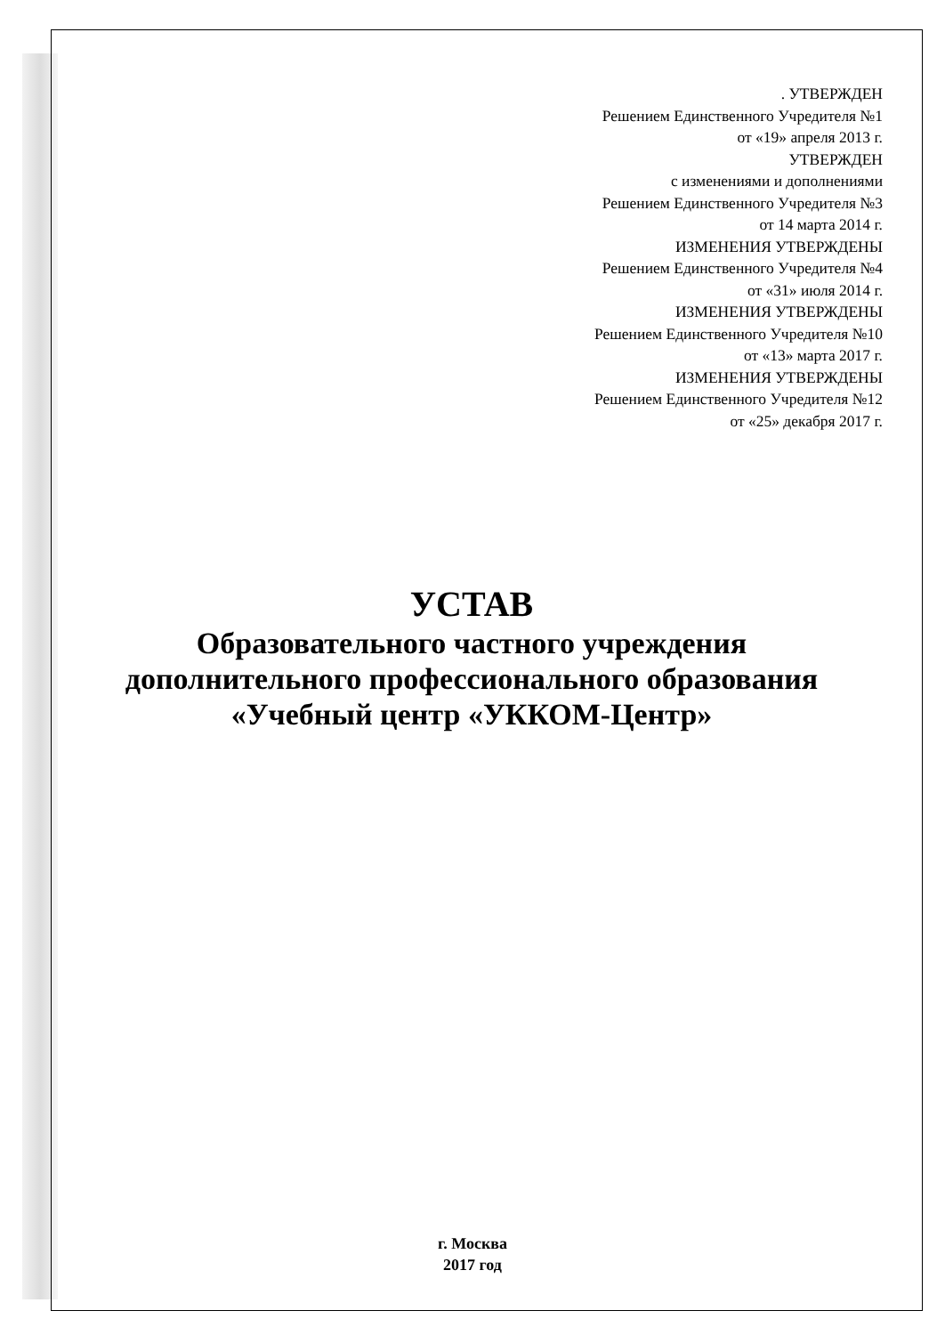. УТВЕРЖДЕН
Решением Единственного Учредителя №1
от «19» апреля 2013 г.
УТВЕРЖДЕН
с изменениями и дополнениями
Решением Единственного Учредителя №3
от 14 марта 2014 г.
ИЗМЕНЕНИЯ УТВЕРЖДЕНЫ
Решением Единственного Учредителя №4
от «31» июля 2014 г.
ИЗМЕНЕНИЯ УТВЕРЖДЕНЫ
Решением Единственного Учредителя №10
от «13» марта 2017 г.
ИЗМЕНЕНИЯ УТВЕРЖДЕНЫ
Решением Единственного Учредителя №12
от «25» декабря 2017 г.
УСТАВ
Образовательного частного учреждения
дополнительного профессионального образования
«Учебный центр «УККОМ-Центр»
г. Москва
2017 год